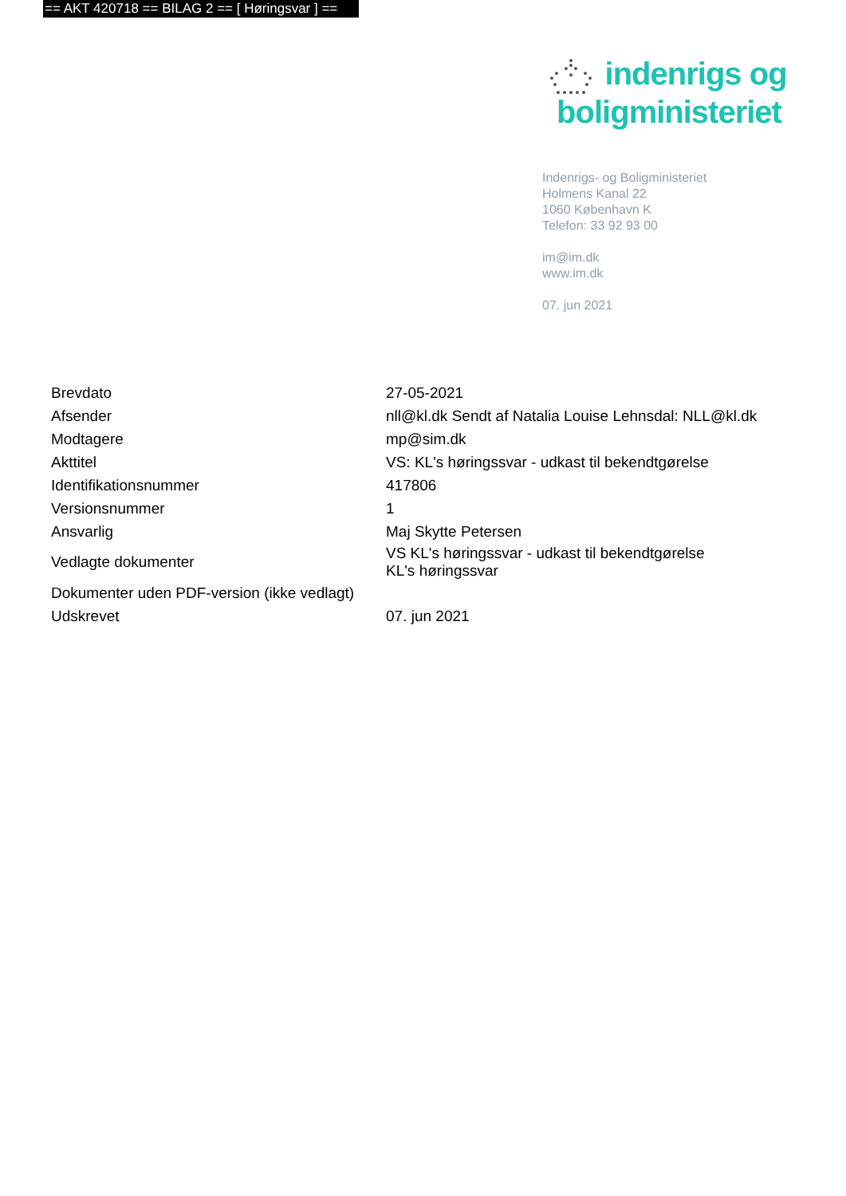== AKT 420718 == BILAG 2 == [ Høringsvar ] ==
indenrigs og
boligministeriet
Indenrigs- og Boligministeriet
Holmens Kanal 22
1060 København K
Telefon: 33 92 93 00
im@im.dk
www.im.dk
07. jun 2021
| Brevdato | 27-05-2021 |
| Afsender | nll@kl.dk Sendt af Natalia Louise Lehnsdal: NLL@kl.dk |
| Modtagere | mp@sim.dk |
| Akttitel | VS: KL's høringssvar - udkast til bekendtgørelse |
| Identifikationsnummer | 417806 |
| Versionsnummer | 1 |
| Ansvarlig | Maj Skytte Petersen |
| Vedlagte dokumenter | VS KL's høringssvar - udkast til bekendtgørelse KL's høringssvar |
| Dokumenter uden PDF-version (ikke vedlagt) | |
| Udskrevet | 07. jun 2021 |